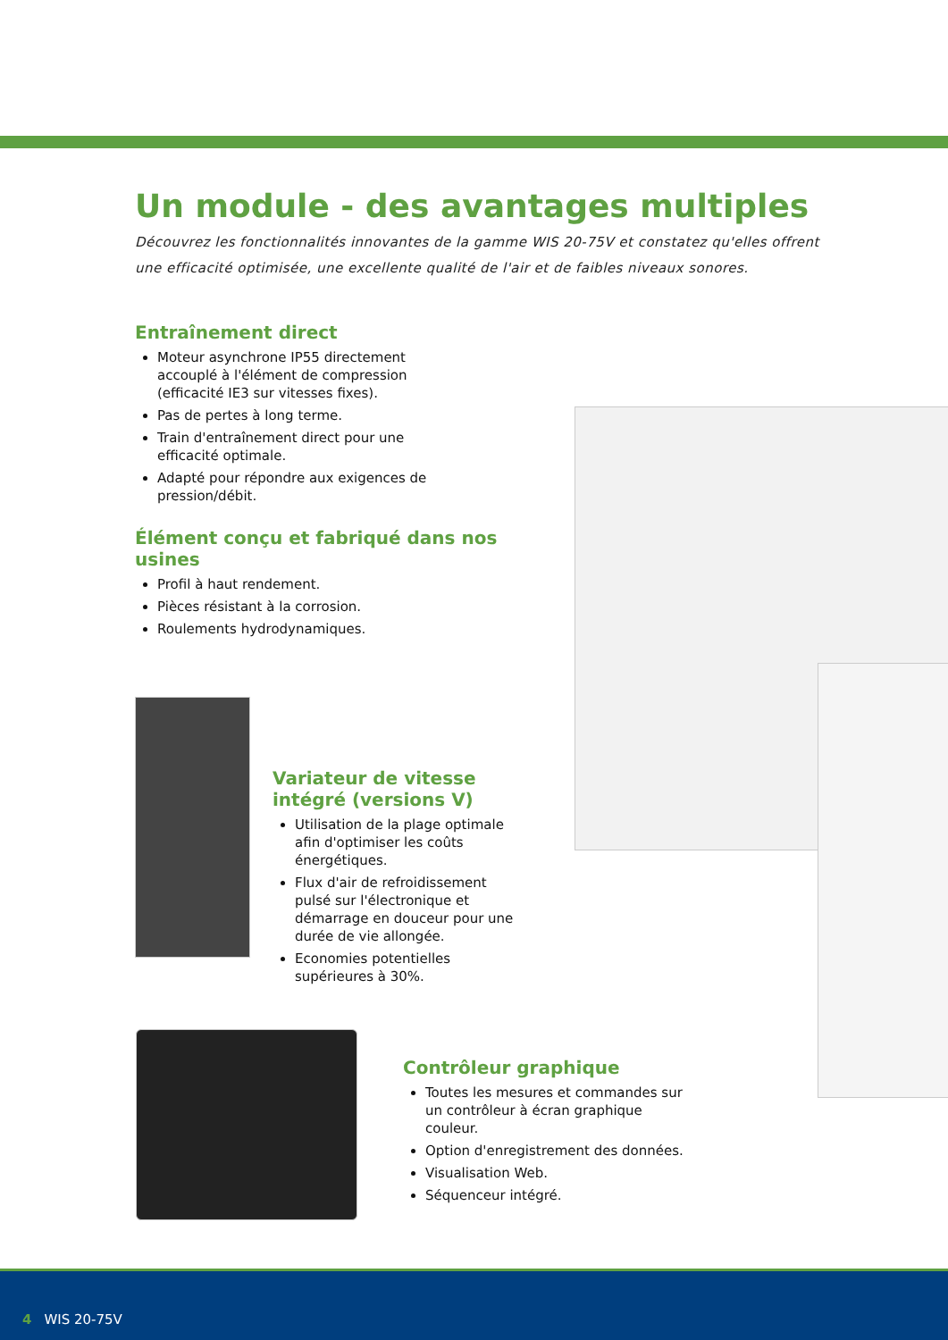Un module - des avantages multiples
Découvrez les fonctionnalités innovantes de la gamme WIS 20-75V et constatez qu'elles offrent une efficacité optimisée, une excellente qualité de l'air et de faibles niveaux sonores.
Entraînement direct
Moteur asynchrone IP55 directement accouplé à l'élément de compression (efficacité IE3 sur vitesses fixes).
Pas de pertes à long terme.
Train d'entraînement direct pour une efficacité optimale.
Adapté pour répondre aux exigences de pression/débit.
Élément conçu et fabriqué dans nos usines
Profil à haut rendement.
Pièces résistant à la corrosion.
Roulements hydrodynamiques.
Variateur de vitesse intégré (versions V)
Utilisation de la plage optimale afin d'optimiser les coûts énergétiques.
Flux d'air de refroidissement pulsé sur l'électronique et démarrage en douceur pour une durée de vie allongée.
Economies potentielles supérieures à 30%.
Contrôleur graphique
Toutes les mesures et commandes sur un contrôleur à écran graphique couleur.
Option d'enregistrement des données.
Visualisation Web.
Séquenceur intégré.
4 WIS 20-75V